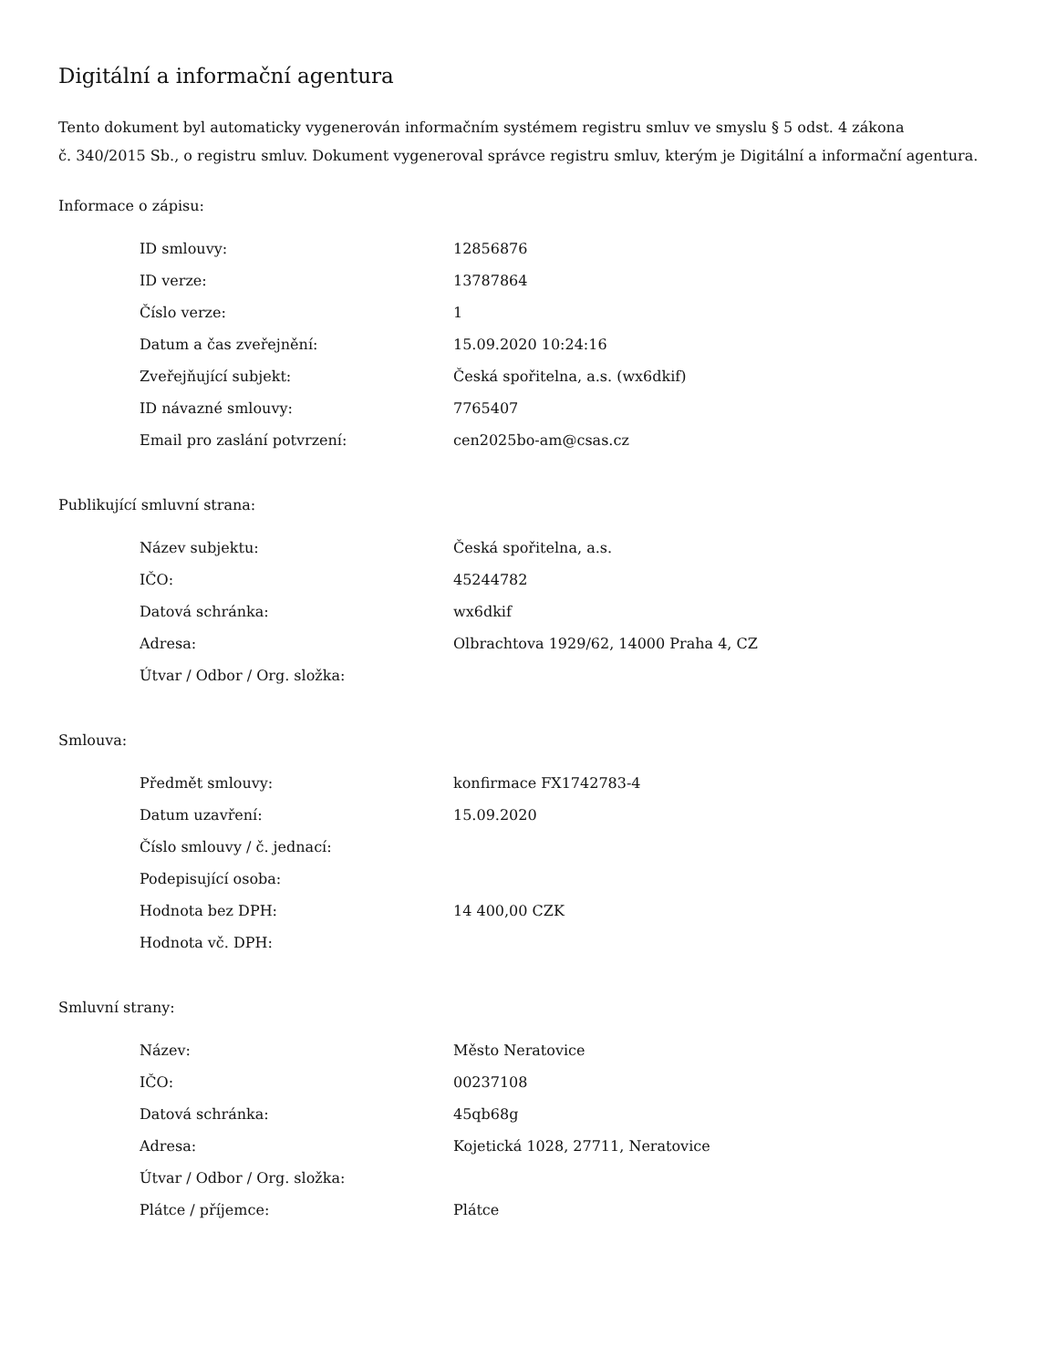Digitální a informační agentura
Tento dokument byl automaticky vygenerován informačním systémem registru smluv ve smyslu § 5 odst. 4 zákona
č. 340/2015 Sb., o registru smluv. Dokument vygeneroval správce registru smluv, kterým je Digitální a informační agentura.
Informace o zápisu:
| ID smlouvy: | 12856876 |
| ID verze: | 13787864 |
| Číslo verze: | 1 |
| Datum a čas zveřejnění: | 15.09.2020 10:24:16 |
| Zveřejňující subjekt: | Česká spořitelna, a.s. (wx6dkif) |
| ID návazné smlouvy: | 7765407 |
| Email pro zaslání potvrzení: | cen2025bo-am@csas.cz |
Publikující smluvní strana:
| Název subjektu: | Česká spořitelna, a.s. |
| IČO: | 45244782 |
| Datová schránka: | wx6dkif |
| Adresa: | Olbrachtova 1929/62, 14000 Praha 4, CZ |
| Útvar / Odbor / Org. složka: | |
Smlouva:
| Předmět smlouvy: | konfirmace FX1742783-4 |
| Datum uzavření: | 15.09.2020 |
| Číslo smlouvy / č. jednací: | |
| Podepisující osoba: | |
| Hodnota bez DPH: | 14 400,00 CZK |
| Hodnota vč. DPH: | |
Smluvní strany:
| Název: | Město Neratovice |
| IČO: | 00237108 |
| Datová schránka: | 45qb68g |
| Adresa: | Kojetická 1028, 27711, Neratovice |
| Útvar / Odbor / Org. složka: | |
| Plátce / příjemce: | Plátce |